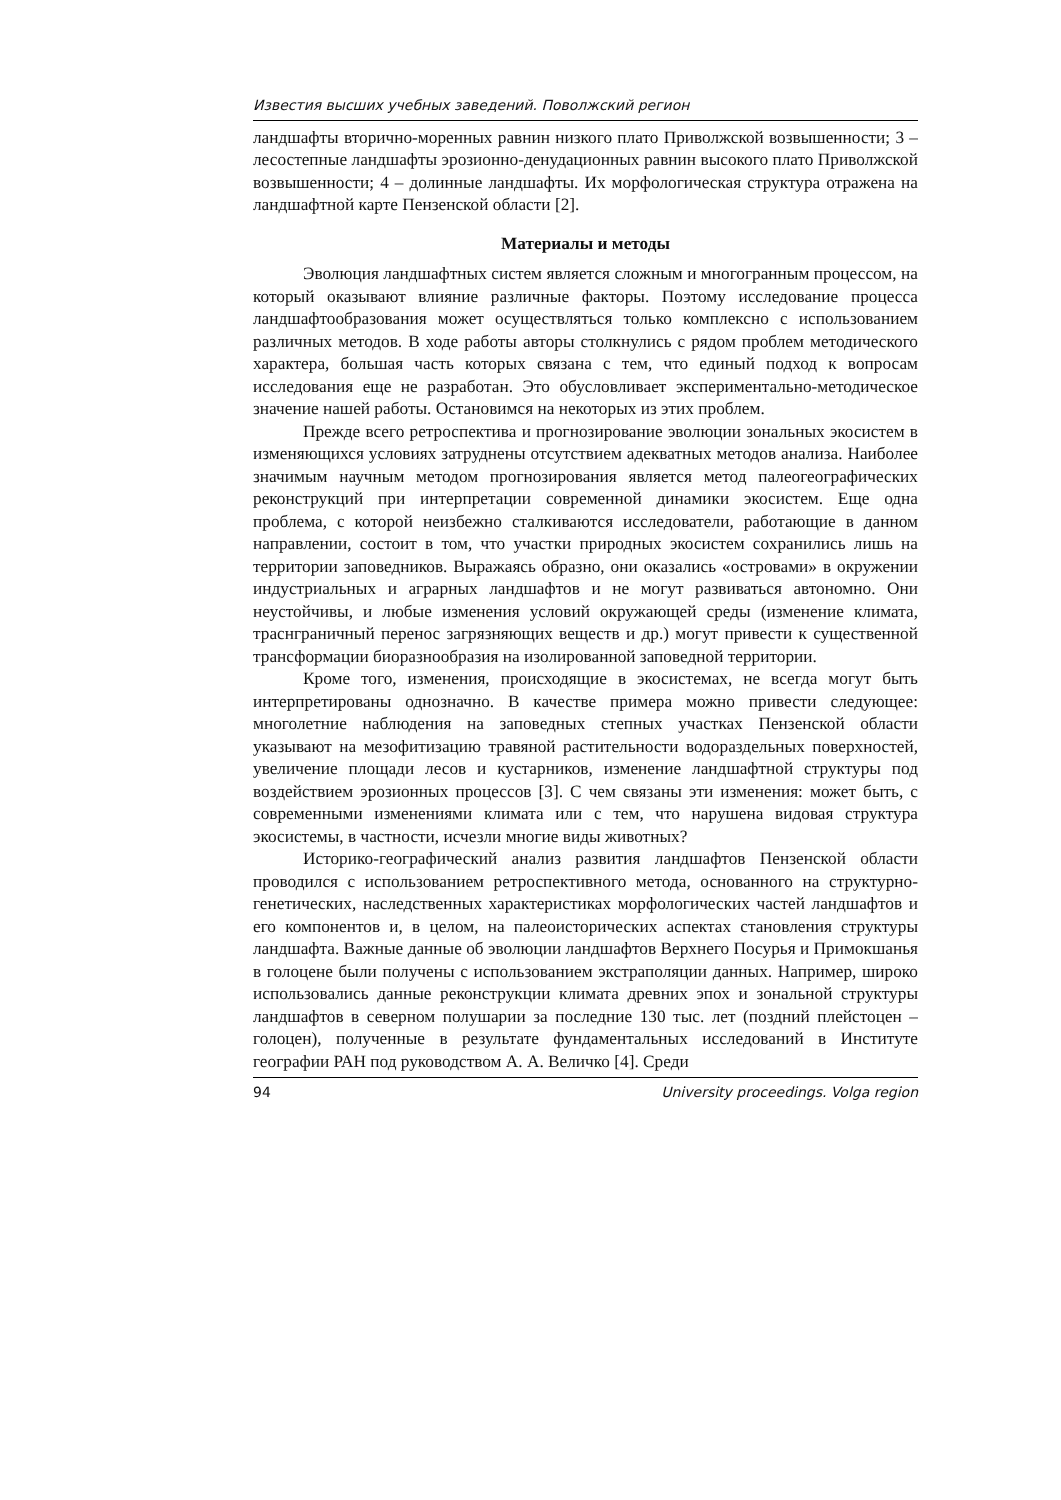Известия высших учебных заведений. Поволжский регион
ландшафты вторично-моренных равнин низкого плато Приволжской возвышенности; 3 – лесостепные ландшафты эрозионно-денудационных равнин высокого плато Приволжской возвышенности; 4 – долинные ландшафты. Их морфологическая структура отражена на ландшафтной карте Пензенской области [2].
Материалы и методы
Эволюция ландшафтных систем является сложным и многогранным процессом, на который оказывают влияние различные факторы. Поэтому исследование процесса ландшафтообразования может осуществляться только комплексно с использованием различных методов. В ходе работы авторы столкнулись с рядом проблем методического характера, большая часть которых связана с тем, что единый подход к вопросам исследования еще не разработан. Это обусловливает экспериментально-методическое значение нашей работы. Остановимся на некоторых из этих проблем.
Прежде всего ретроспектива и прогнозирование эволюции зональных экосистем в изменяющихся условиях затруднены отсутствием адекватных методов анализа. Наиболее значимым научным методом прогнозирования является метод палеогеографических реконструкций при интерпретации современной динамики экосистем. Еще одна проблема, с которой неизбежно сталкиваются исследователи, работающие в данном направлении, состоит в том, что участки природных экосистем сохранились лишь на территории заповедников. Выражаясь образно, они оказались «островами» в окружении индустриальных и аграрных ландшафтов и не могут развиваться автономно. Они неустойчивы, и любые изменения условий окружающей среды (изменение климата, траснграничный перенос загрязняющих веществ и др.) могут привести к существенной трансформации биоразнообразия на изолированной заповедной территории.
Кроме того, изменения, происходящие в экосистемах, не всегда могут быть интерпретированы однозначно. В качестве примера можно привести следующее: многолетние наблюдения на заповедных степных участках Пензенской области указывают на мезофитизацию травяной растительности водораздельных поверхностей, увеличение площади лесов и кустарников, изменение ландшафтной структуры под воздействием эрозионных процессов [3]. С чем связаны эти изменения: может быть, с современными изменениями климата или с тем, что нарушена видовая структура экосистемы, в частности, исчезли многие виды животных?
Историко-географический анализ развития ландшафтов Пензенской области проводился с использованием ретроспективного метода, основанного на структурно-генетических, наследственных характеристиках морфологических частей ландшафтов и его компонентов и, в целом, на палеоисторических аспектах становления структуры ландшафта. Важные данные об эволюции ландшафтов Верхнего Посурья и Примокшанья в голоцене были получены с использованием экстраполяции данных. Например, широко использовались данные реконструкции климата древних эпох и зональной структуры ландшафтов в северном полушарии за последние 130 тыс. лет (поздний плейстоцен – голоцен), полученные в результате фундаментальных исследований в Институте географии РАН под руководством А. А. Величко [4]. Среди
94 University proceedings. Volga region